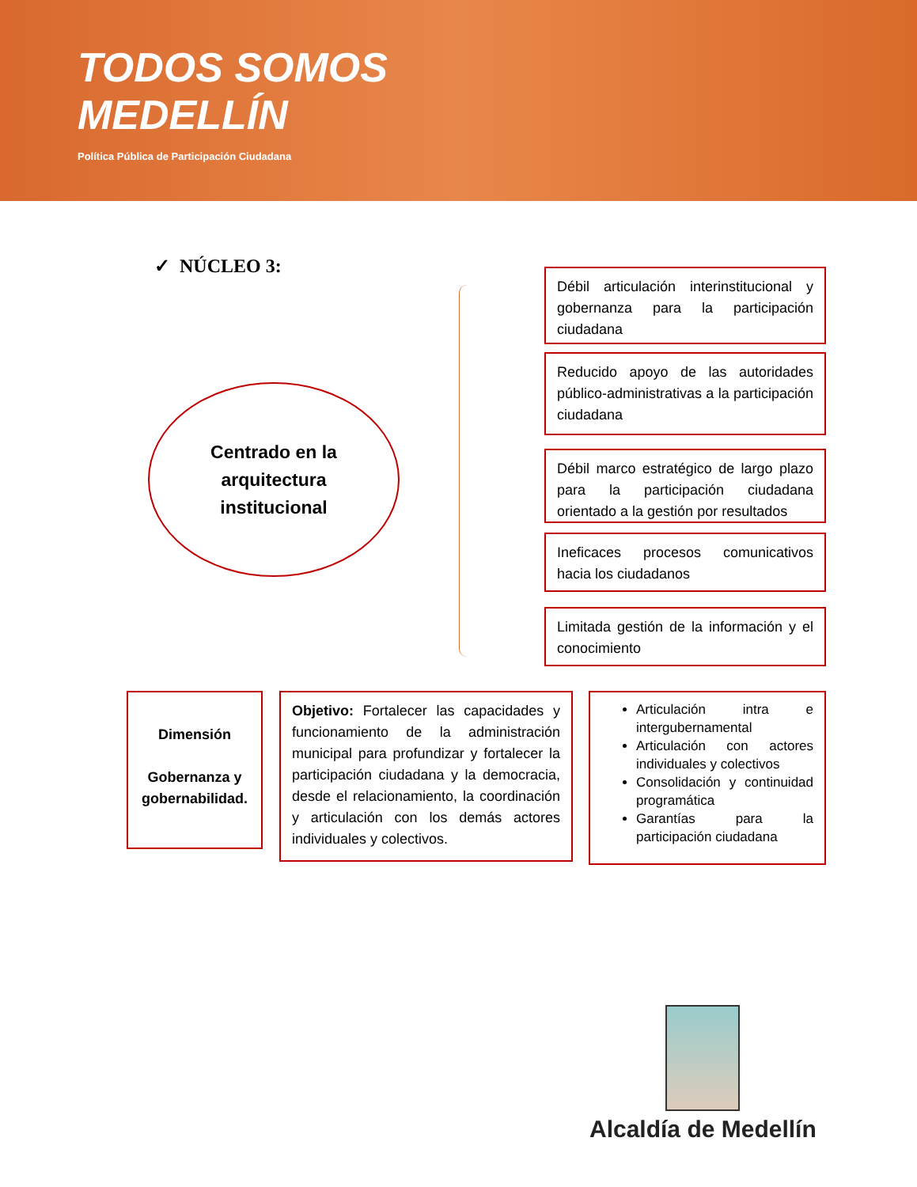TODOS SOMOS
MEDELLÍN
Política Pública de Participación Ciudadana
✓ NÚCLEO 3:
Centrado en la
arquitectura
institucional
Débil articulación interinstitucional y gobernanza para la participación ciudadana
Reducido apoyo de las autoridades público-administrativas a la participación ciudadana
Débil marco estratégico de largo plazo para la participación ciudadana orientado a la gestión por resultados
Ineficaces procesos comunicativos hacia los ciudadanos
Limitada gestión de la información y el conocimiento
Dimensión
Gobernanza y gobernabilidad.
Objetivo: Fortalecer las capacidades y funcionamiento de la administración municipal para profundizar y fortalecer la participación ciudadana y la democracia, desde el relacionamiento, la coordinación y articulación con los demás actores individuales y colectivos.
Articulación intra e intergubernamental
Articulación con actores individuales y colectivos
Consolidación y continuidad programática
Garantías para la participación ciudadana
Alcaldía de Medellín